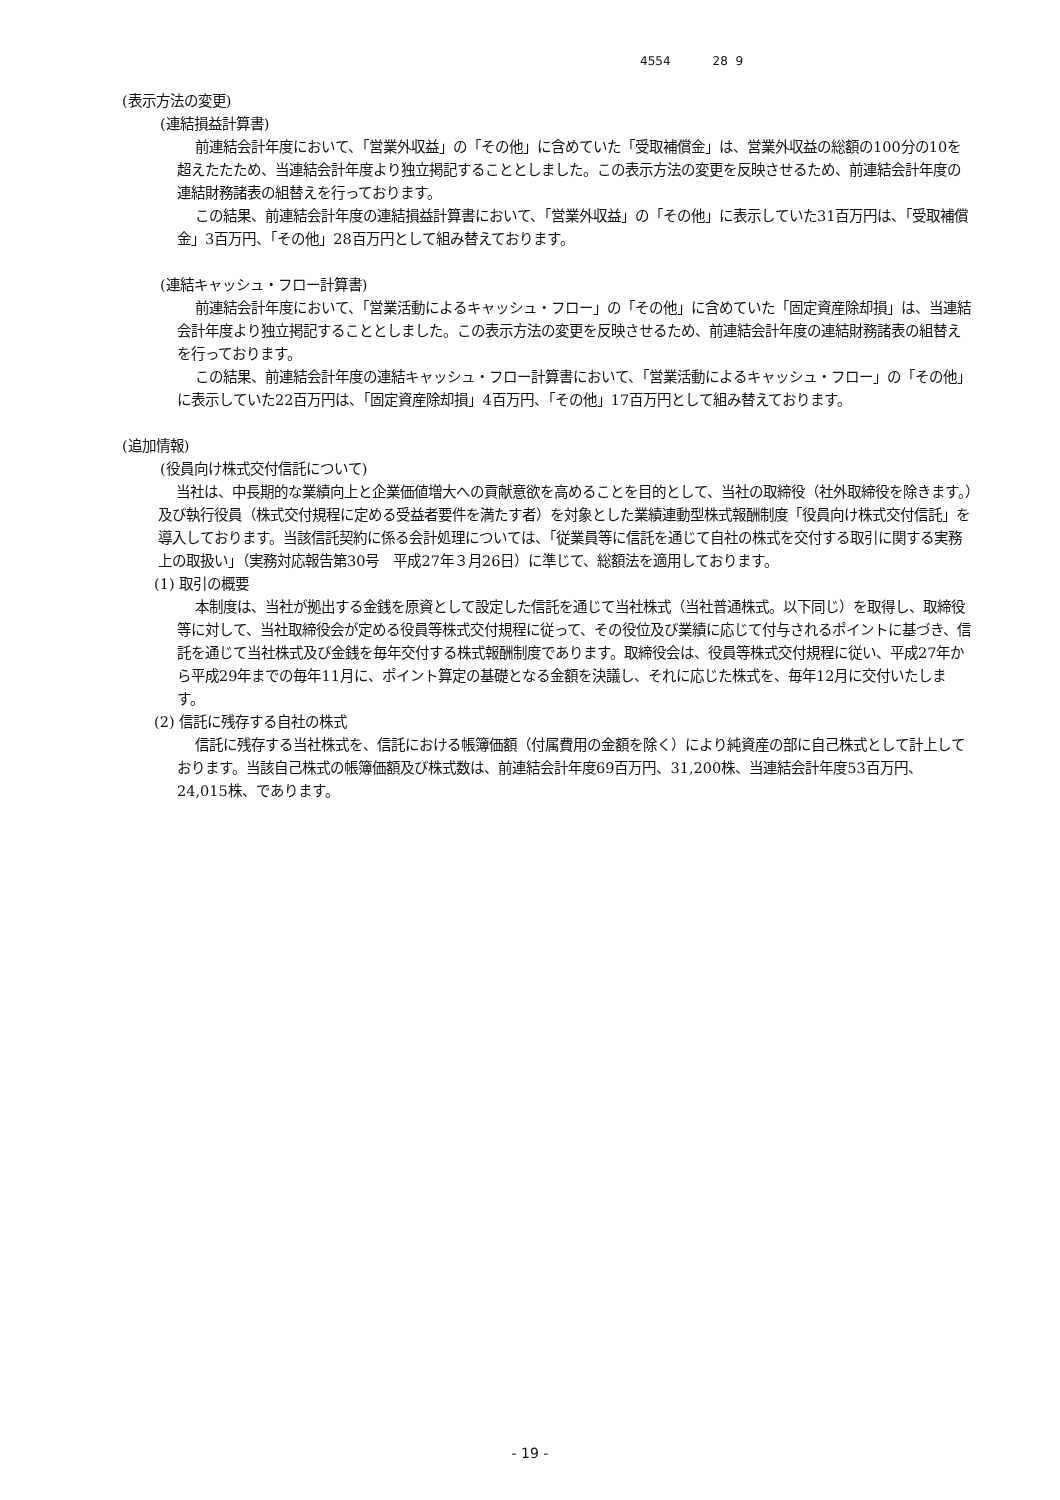4554 28 9
(表示方法の変更)
(連結損益計算書)
前連結会計年度において、「営業外収益」の「その他」に含めていた「受取補償金」は、営業外収益の総額の100分の10を超えたたため、当連結会計年度より独立掲記することとしました。この表示方法の変更を反映させるため、前連結会計年度の連結財務諸表の組替えを行っております。
この結果、前連結会計年度の連結損益計算書において、「営業外収益」の「その他」に表示していた31百万円は、「受取補償金」3百万円、「その他」28百万円として組み替えております。
(連結キャッシュ・フロー計算書)
前連結会計年度において、「営業活動によるキャッシュ・フロー」の「その他」に含めていた「固定資産除却損」は、当連結会計年度より独立掲記することとしました。この表示方法の変更を反映させるため、前連結会計年度の連結財務諸表の組替えを行っております。
この結果、前連結会計年度の連結キャッシュ・フロー計算書において、「営業活動によるキャッシュ・フロー」の「その他」に表示していた22百万円は、「固定資産除却損」4百万円、「その他」17百万円として組み替えております。
(追加情報)
(役員向け株式交付信託について)
当社は、中長期的な業績向上と企業価値増大への貢献意欲を高めることを目的として、当社の取締役（社外取締役を除きます。）及び執行役員（株式交付規程に定める受益者要件を満たす者）を対象とした業績連動型株式報酬制度「役員向け株式交付信託」を導入しております。当該信託契約に係る会計処理については、「従業員等に信託を通じて自社の株式を交付する取引に関する実務上の取扱い」（実務対応報告第30号　平成27年３月26日）に準じて、総額法を適用しております。
(1) 取引の概要
本制度は、当社が拠出する金銭を原資として設定した信託を通じて当社株式（当社普通株式。以下同じ）を取得し、取締役等に対して、当社取締役会が定める役員等株式交付規程に従って、その役位及び業績に応じて付与されるポイントに基づき、信託を通じて当社株式及び金銭を毎年交付する株式報酬制度であります。取締役会は、役員等株式交付規程に従い、平成27年から平成29年までの毎年11月に、ポイント算定の基礎となる金額を決議し、それに応じた株式を、毎年12月に交付いたします。
(2) 信託に残存する自社の株式
信託に残存する当社株式を、信託における帳簿価額（付属費用の金額を除く）により純資産の部に自己株式として計上しております。当該自己株式の帳簿価額及び株式数は、前連結会計年度69百万円、31,200株、当連結会計年度53百万円、24,015株、であります。
- 19 -